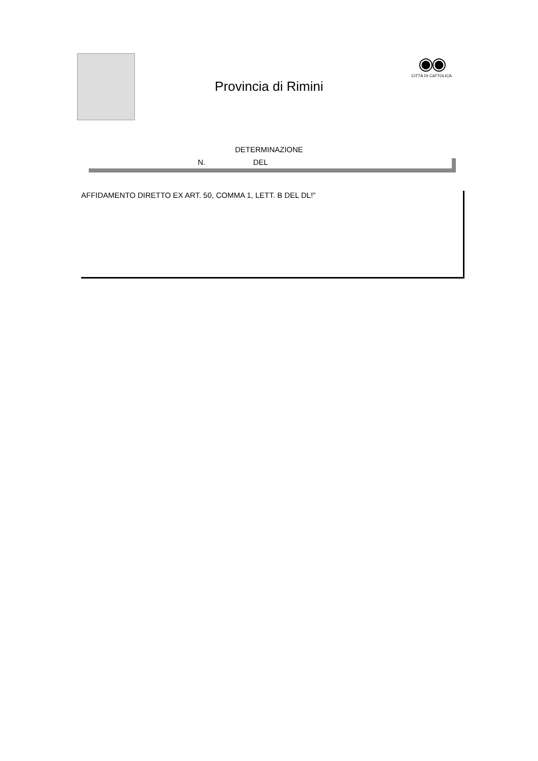◉◉
CITTÀ DI CATTOLICA
Provincia di Rimini
DETERMINAZIONE
N. DEL
AFFIDAMENTO DIRETTO EX ART. 50, COMMA 1, LETT. B DEL DL!"